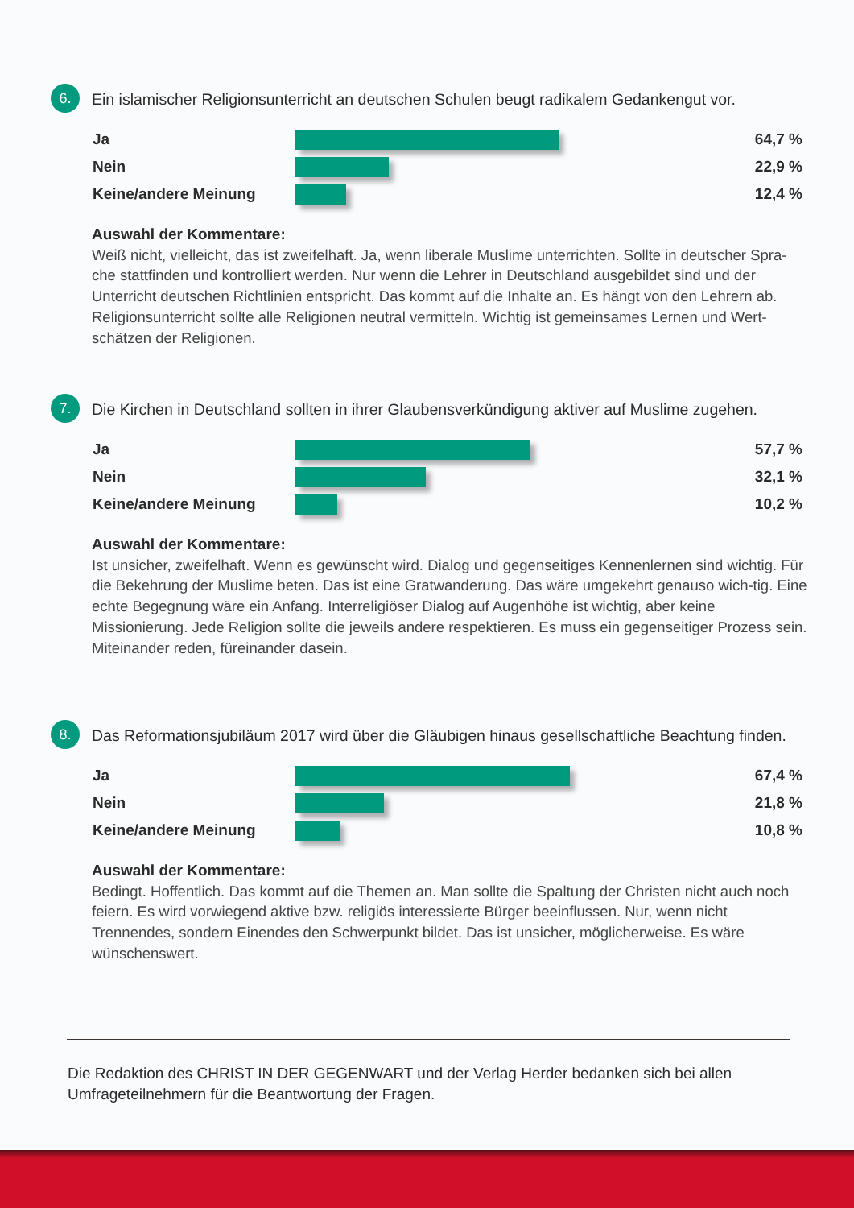6.
Ein islamischer Religionsunterricht an deutschen Schulen beugt radikalem Gedankengut vor.
Ja 64,7 %
Nein 22,9 %
Keine/andere Meinung 12,4 %
Auswahl der Kommentare:
Weiß nicht, vielleicht, das ist zweifelhaft. Ja, wenn liberale Muslime unterrichten. Sollte in deutscher Spra-che stattfinden und kontrolliert werden. Nur wenn die Lehrer in Deutschland ausgebildet sind und der Unterricht deutschen Richtlinien entspricht. Das kommt auf die Inhalte an. Es hängt von den Lehrern ab. Religionsunterricht sollte alle Religionen neutral vermitteln. Wichtig ist gemeinsames Lernen und Wert-schätzen der Religionen.
7.
Die Kirchen in Deutschland sollten in ihrer Glaubensverkündigung aktiver auf Muslime zugehen.
Ja 57,7 %
Nein 32,1 %
Keine/andere Meinung 10,2 %
Auswahl der Kommentare:
Ist unsicher, zweifelhaft. Wenn es gewünscht wird. Dialog und gegenseitiges Kennenlernen sind wichtig. Für die Bekehrung der Muslime beten. Das ist eine Gratwanderung. Das wäre umgekehrt genauso wich-tig. Eine echte Begegnung wäre ein Anfang. Interreligiöser Dialog auf Augenhöhe ist wichtig, aber keine Missionierung. Jede Religion sollte die jeweils andere respektieren. Es muss ein gegenseitiger Prozess sein. Miteinander reden, füreinander dasein.
8.
Das Reformationsjubiläum 2017 wird über die Gläubigen hinaus gesellschaftliche Beachtung finden.
Ja 67,4 %
Nein 21,8 %
Keine/andere Meinung 10,8 %
Auswahl der Kommentare:
Bedingt. Hoffentlich. Das kommt auf die Themen an. Man sollte die Spaltung der Christen nicht auch noch feiern. Es wird vorwiegend aktive bzw. religiös interessierte Bürger beeinflussen. Nur, wenn nicht Trennendes, sondern Einendes den Schwerpunkt bildet. Das ist unsicher, möglicherweise. Es wäre wünschenswert.
Die Redaktion des CHRIST IN DER GEGENWART und der Verlag Herder bedanken sich bei allen Umfrageteilnehmern für die Beantwortung der Fragen.